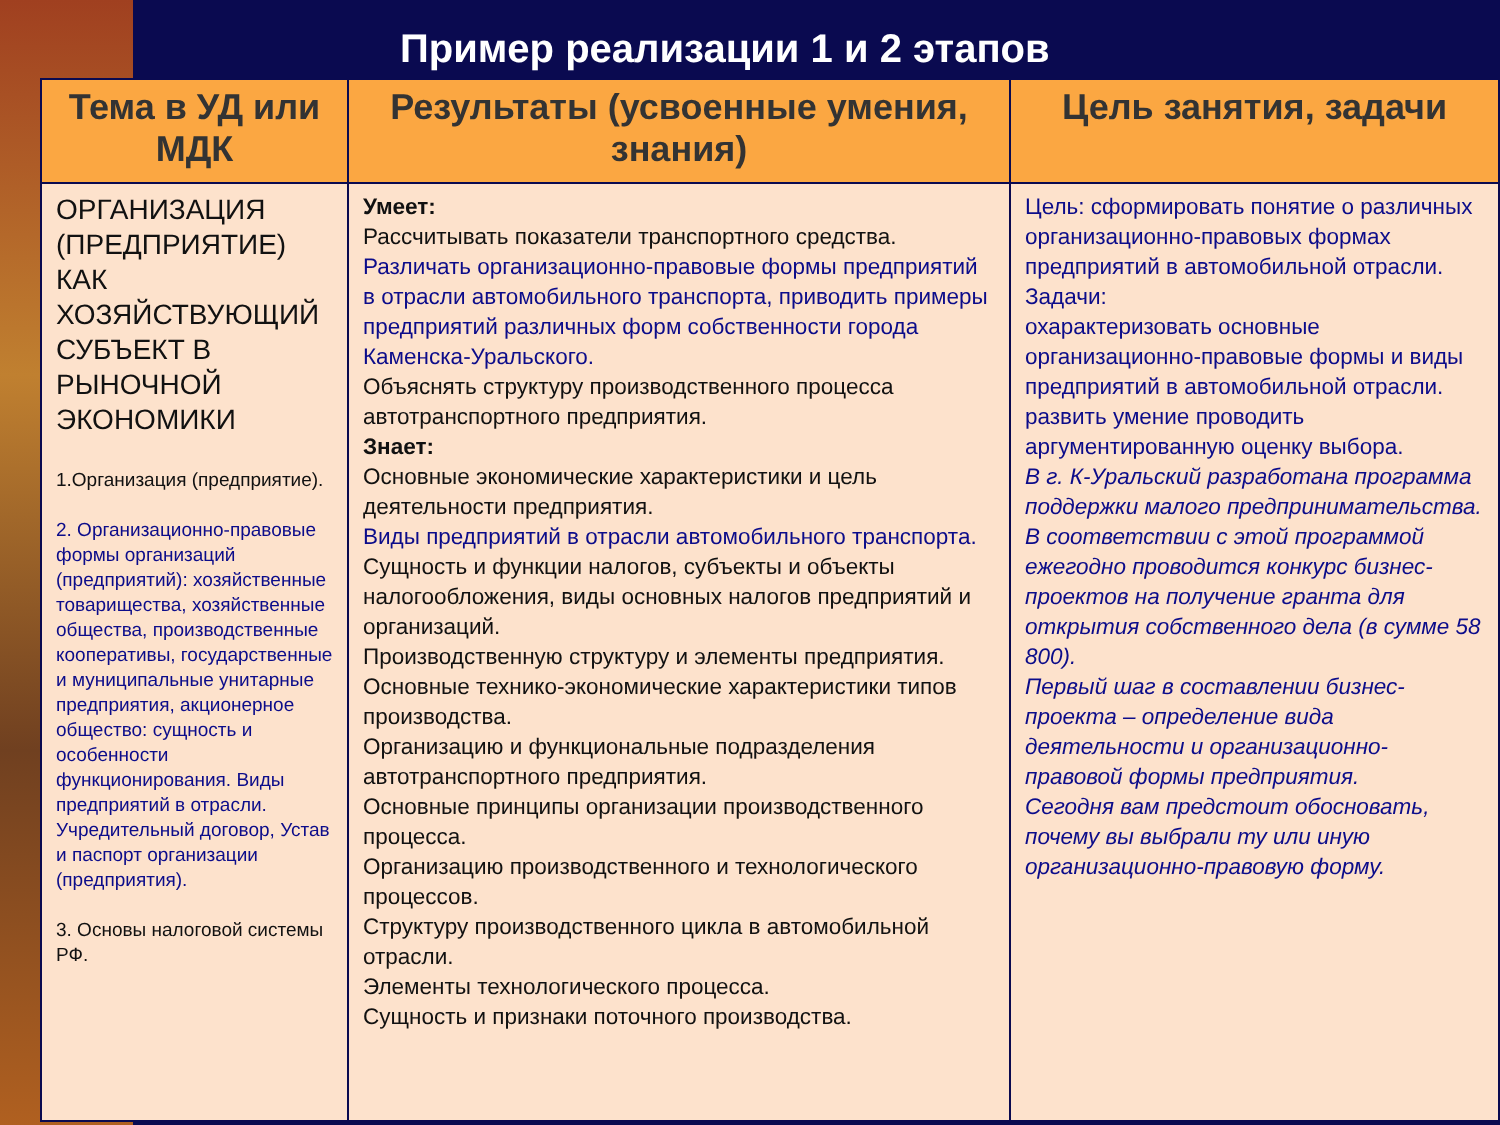Пример реализации 1 и 2 этапов
| Тема в УД или МДК | Результаты (усвоенные умения, знания) | Цель занятия, задачи |
| --- | --- | --- |
| ОРГАНИЗАЦИЯ (ПРЕДПРИЯТИЕ) КАК ХОЗЯЙСТВУЮЩИЙ СУБЪЕКТ В РЫНОЧНОЙ ЭКОНОМИКИ 1.Организация (предприятие). 2. Организационно-правовые формы организаций (предприятий): хозяйственные товарищества, хозяйственные общества, производственные кооперативы, государственные и муниципальные унитарные предприятия, акционерное общество: сущность и особенности функционирования. Виды предприятий в отрасли. Учредительный договор, Устав и паспорт организации (предприятия). 3. Основы налоговой системы РФ. | Умеет: Рассчитывать показатели транспортного средства. Различать организационно-правовые формы предприятий в отрасли автомобильного транспорта, приводить примеры предприятий различных форм собственности города Каменска-Уральского. Объяснять структуру производственного процесса автотранспортного предприятия. Знает: Основные экономические характеристики и цель деятельности предприятия. Виды предприятий в отрасли автомобильного транспорта. Сущность и функции налогов, субъекты и объекты налогообложения, виды основных налогов предприятий и организаций. Производственную структуру и элементы предприятия. Основные технико-экономические характеристики типов производства. Организацию и функциональные подразделения автотранспортного предприятия. Основные принципы организации производственного процесса. Организацию производственного и технологического процессов. Структуру производственного цикла в автомобильной отрасли. Элементы технологического процесса. Сущность и признаки поточного производства. | Цель: сформировать понятие о различных организационно-правовых формах предприятий в автомобильной отрасли. Задачи: охарактеризовать основные организационно-правовые формы и виды предприятий в автомобильной отрасли. развить умение проводить аргументированную оценку выбора. В г. К-Уральский разработана программа поддержки малого предпринимательства. В соответствии с этой программой ежегодно проводится конкурс бизнес-проектов на получение гранта для открытия собственного дела (в сумме 58 800). Первый шаг в составлении бизнес-проекта – определение вида деятельности и организационно-правовой формы предприятия. Сегодня вам предстоит обосновать, почему вы выбрали ту или иную организационно-правовую форму. |